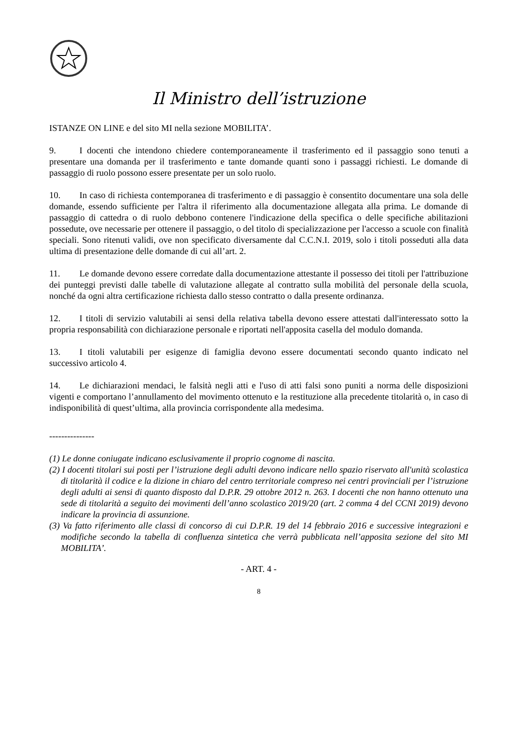Il Ministro dell’istruzione
ISTANZE ON LINE e del sito MI nella sezione MOBILITA’.
9. I docenti che intendono chiedere contemporaneamente il trasferimento ed il passaggio sono tenuti a presentare una domanda per il trasferimento e tante domande quanti sono i passaggi richiesti. Le domande di passaggio di ruolo possono essere presentate per un solo ruolo.
10. In caso di richiesta contemporanea di trasferimento e di passaggio è consentito documentare una sola delle domande, essendo sufficiente per l'altra il riferimento alla documentazione allegata alla prima. Le domande di passaggio di cattedra o di ruolo debbono contenere l'indicazione della specifica o delle specifiche abilitazioni possedute, ove necessarie per ottenere il passaggio, o del titolo di specializzazione per l'accesso a scuole con finalità speciali. Sono ritenuti validi, ove non specificato diversamente dal C.C.N.I. 2019, solo i titoli posseduti alla data ultima di presentazione delle domande di cui all’art. 2.
11. Le domande devono essere corredate dalla documentazione attestante il possesso dei titoli per l'attribuzione dei punteggi previsti dalle tabelle di valutazione allegate al contratto sulla mobilità del personale della scuola, nonché da ogni altra certificazione richiesta dallo stesso contratto o dalla presente ordinanza.
12. I titoli di servizio valutabili ai sensi della relativa tabella devono essere attestati dall'interessato sotto la propria responsabilità con dichiarazione personale e riportati nell'apposita casella del modulo domanda.
13. I titoli valutabili per esigenze di famiglia devono essere documentati secondo quanto indicato nel successivo articolo 4.
14. Le dichiarazioni mendaci, le falsità negli atti e l'uso di atti falsi sono puniti a norma delle disposizioni vigenti e comportano l’annullamento del movimento ottenuto e la restituzione alla precedente titolarità o, in caso di indisponibilità di quest’ultima, alla provincia corrispondente alla medesima.
---------------
(1) Le donne coniugate indicano esclusivamente il proprio cognome di nascita.
(2) I docenti titolari sui posti per l’istruzione degli adulti devono indicare nello spazio riservato all'unità scolastica di titolarità il codice e la dizione in chiaro del centro territoriale compreso nei centri provinciali per l’istruzione degli adulti ai sensi di quanto disposto dal D.P.R. 29 ottobre 2012 n. 263. I docenti che non hanno ottenuto una sede di titolarità a seguito dei movimenti dell’anno scolastico 2019/20 (art. 2 comma 4 del CCNI 2019) devono indicare la provincia di assunzione.
(3) Va fatto riferimento alle classi di concorso di cui D.P.R. 19 del 14 febbraio 2016 e successive integrazioni e modifiche secondo la tabella di confluenza sintetica che verrà pubblicata nell’apposita sezione del sito MI MOBILITA’.
- ART. 4 -
8